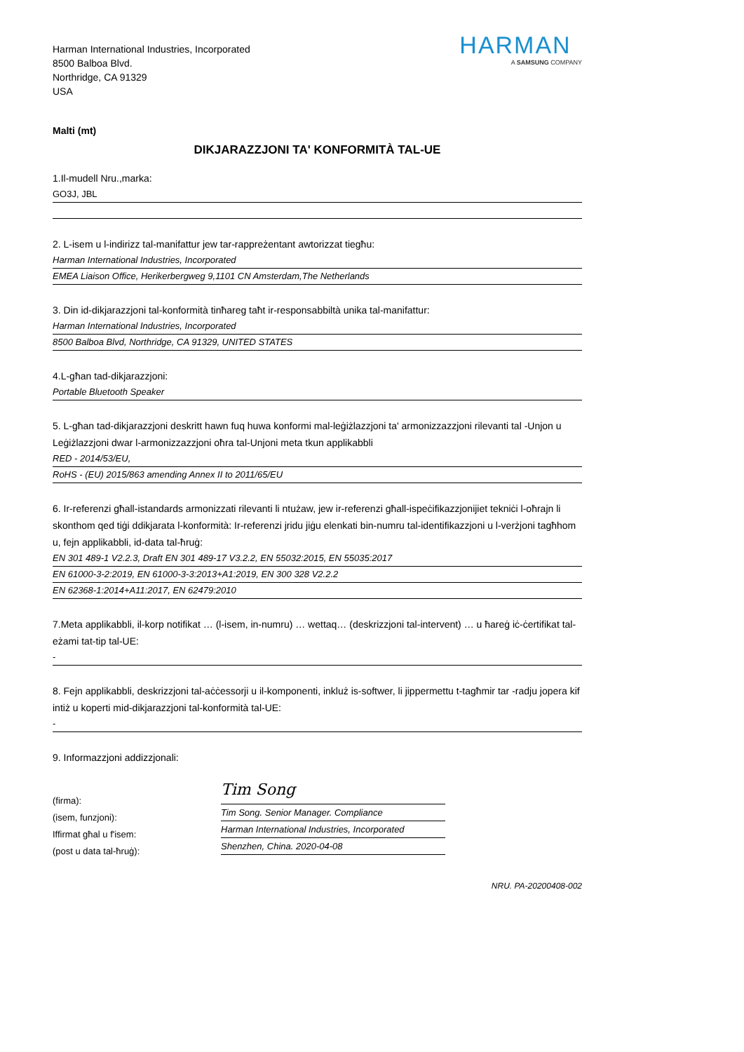Harman International Industries, Incorporated
8500 Balboa Blvd.
Northridge, CA 91329
USA
HARMAN
A SAMSUNG COMPANY
Malti (mt)
DIKJARAZZJONI TA' KONFORMITÀ TAL-UE
1.Il-mudell Nru.,marka:
GO3J, JBL
2. L-isem u l-indirizz tal-manifattur jew tar-rappreżentant awtorizzat tiegħu:
Harman International Industries, Incorporated
EMEA Liaison Office, Herikerbergweg 9,1101 CN Amsterdam,The Netherlands
3. Din id-dikjarazzjoni tal-konformità tinħareg taħt ir-responsabbiltà unika tal-manifattur:
Harman International Industries, Incorporated
8500 Balboa Blvd, Northridge, CA 91329, UNITED STATES
4.L-għan tad-dikjarazzjoni:
Portable Bluetooth Speaker
5. L-għan tad-dikjarazzjoni deskritt hawn fuq huwa konformi mal-leġiżlazzjoni ta' armonizzazzjoni rilevanti tal -Unjon u Leġiżlazzjoni dwar l-armonizzazzjoni oħra tal-Unjoni meta tkun applikabbli
RED - 2014/53/EU,
RoHS - (EU) 2015/863 amending Annex II to 2011/65/EU
6. Ir-referenzi għall-istandards armonizzati rilevanti li ntużaw, jew ir-referenzi għall-ispeċifikazzjonijiet tekniċi l-oħrajn li skonthom qed tiġi ddikjarata l-konformità: Ir-referenzi jridu jiġu elenkati bin-numru tal-identifikazzjoni u l-verżjoni tagħhom u, fejn applikabbli, id-data tal-ħruġ:
EN 301 489-1 V2.2.3, Draft EN 301 489-17 V3.2.2, EN 55032:2015, EN 55035:2017
EN 61000-3-2:2019, EN 61000-3-3:2013+A1:2019, EN 300 328 V2.2.2
EN 62368-1:2014+A11:2017, EN 62479:2010
7.Meta applikabbli, il-korp notifikat … (l-isem, in-numru) … wettaq… (deskrizzjoni tal-intervent) … u ħareġ iċ-ċertifikat tal-eżami tat-tip tal-UE:
-
8. Fejn applikabbli, deskrizzjoni tal-aċċessorji u il-komponenti, inkluż is-softwer, li jippermettu t-tagħmir tar -radju jopera kif intiż u koperti mid-dikjarazzjoni tal-konformità tal-UE:
-
9. Informazzjoni addizzjonali:
(firma):
(isem, funzjoni):
Iffirmat għal u f'isem:
(post u data tal-ħruġ):
Tim Song
Tim Song. Senior Manager. Compliance
Harman International Industries, Incorporated
Shenzhen, China. 2020-04-08
NRU. PA-20200408-002